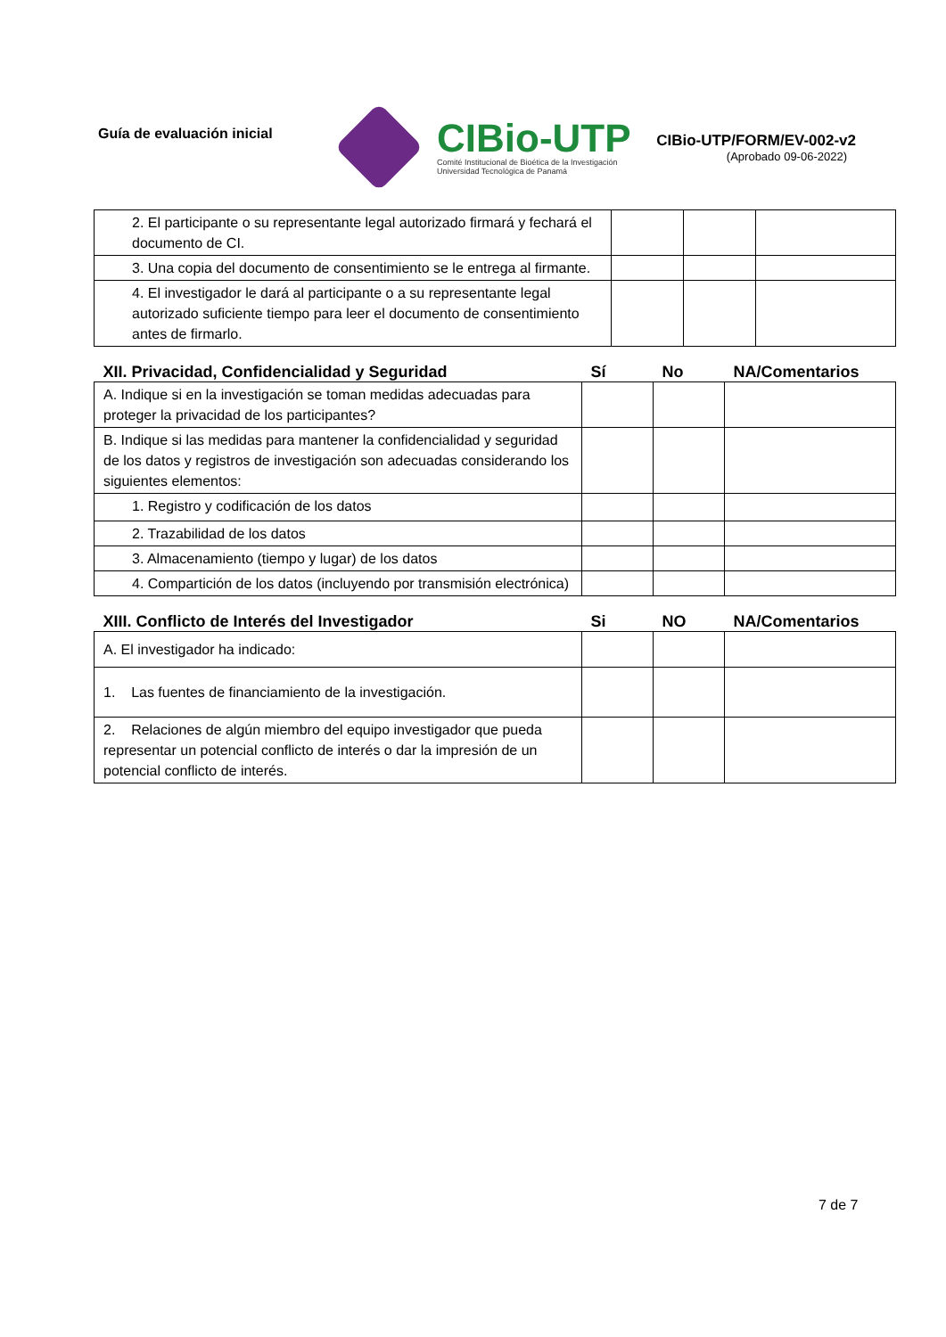Guía de evaluación inicial
CIBio-UTP
Comité Institucional de Bioética de la Investigación
Universidad Tecnológica de Panamá
CIBio-UTP/FORM/EV-002-v2
(Aprobado 09-06-2022)
| 2. El participante o su representante legal autorizado firmará y fechará el documento de CI. | | | |
| 3. Una copia del documento de consentimiento se le entrega al firmante. | | | |
| 4. El investigador le dará al participante o a su representante legal autorizado suficiente tiempo para leer el documento de consentimiento antes de firmarlo. | | | |
| XII. Privacidad, Confidencialidad y Seguridad | Sí | No | NA/Comentarios |
| --- | --- | --- | --- |
| A. Indique si en la investigación se toman medidas adecuadas para proteger la privacidad de los participantes? | | | |
| B. Indique si las medidas para mantener la confidencialidad y seguridad de los datos y registros de investigación son adecuadas considerando los siguientes elementos: | | | |
| 1. Registro y codificación de los datos | | | |
| 2. Trazabilidad de los datos | | | |
| 3. Almacenamiento (tiempo y lugar) de los datos | | | |
| 4. Compartición de los datos (incluyendo por transmisión electrónica) | | | |
| XIII. Conflicto de Interés del Investigador | Si | NO | NA/Comentarios |
| --- | --- | --- | --- |
| A. El investigador ha indicado: | | | |
| 1. Las fuentes de financiamiento de la investigación. | | | |
| 2. Relaciones de algún miembro del equipo investigador que pueda representar un potencial conflicto de interés o dar la impresión de un potencial conflicto de interés. | | | |
7 de 7